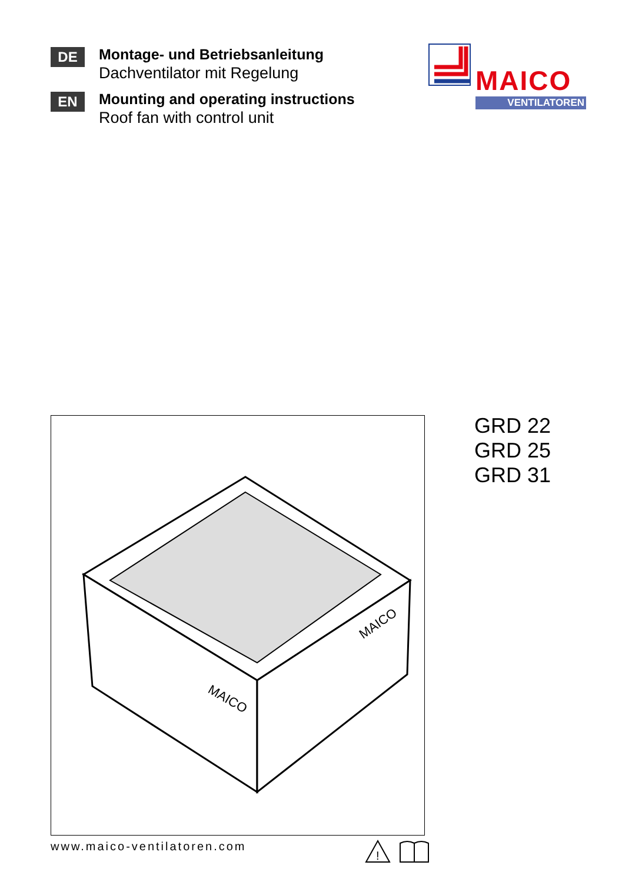DE
Montage- und Betriebsanleitung
Dachventilator mit Regelung
EN
Mounting and operating instructions
Roof fan with control unit
MAICO
VENTILATOREN
MAICO
MAICO
GRD 22
GRD 25
GRD 31
www.maico-ventilatoren.com
!